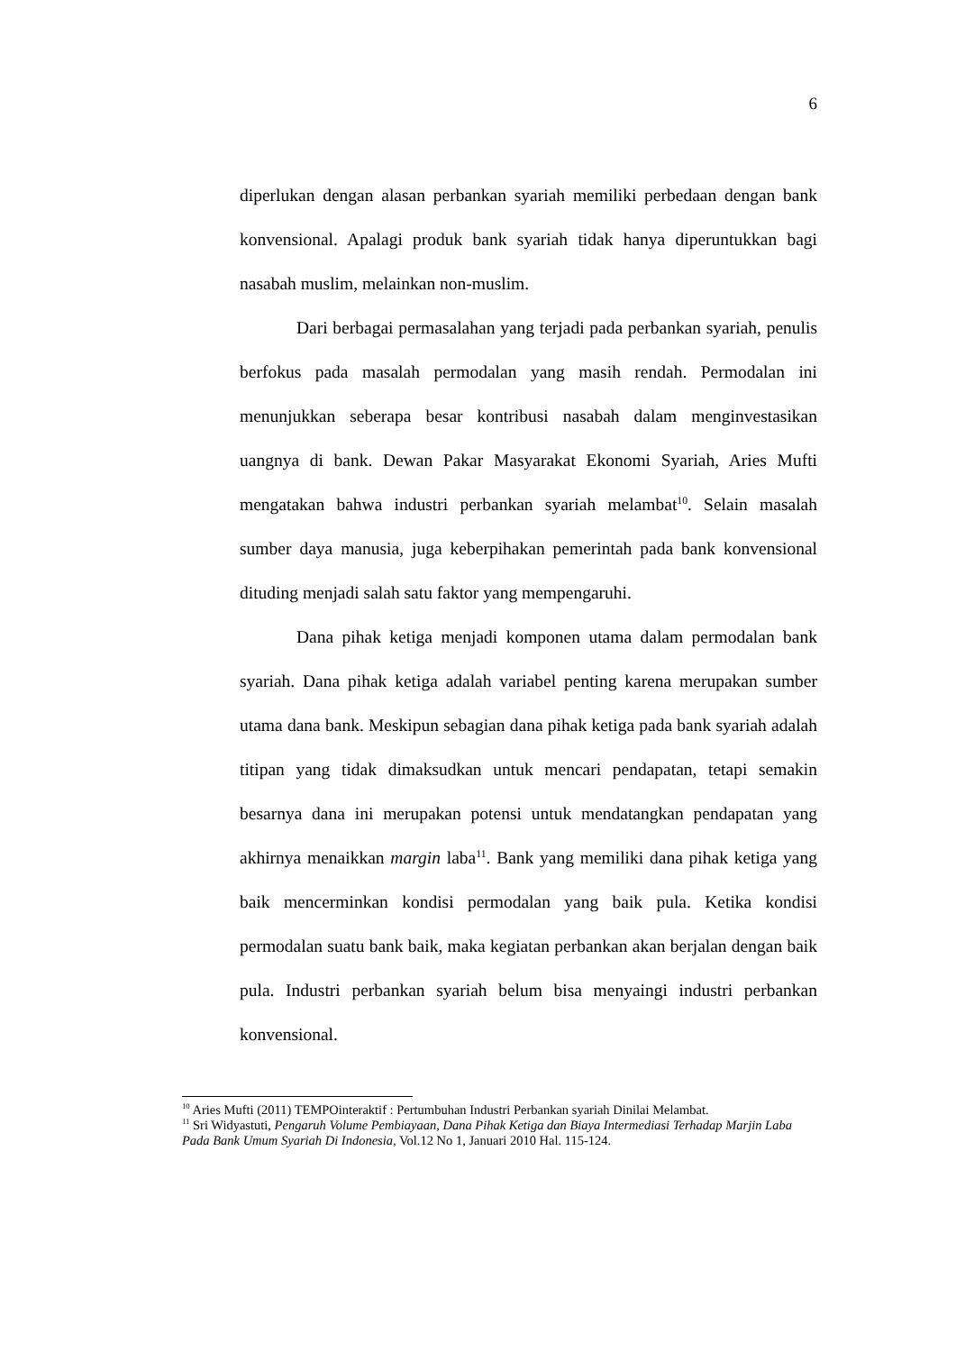6
diperlukan dengan alasan perbankan syariah memiliki perbedaan dengan bank konvensional. Apalagi produk bank syariah tidak hanya diperuntukkan bagi nasabah muslim, melainkan non-muslim.
Dari berbagai permasalahan yang terjadi pada perbankan syariah, penulis berfokus pada masalah permodalan yang masih rendah. Permodalan ini menunjukkan seberapa besar kontribusi nasabah dalam menginvestasikan uangnya di bank. Dewan Pakar Masyarakat Ekonomi Syariah, Aries Mufti mengatakan bahwa industri perbankan syariah melambat<sup>10</sup>. Selain masalah sumber daya manusia, juga keberpihakan pemerintah pada bank konvensional dituding menjadi salah satu faktor yang mempengaruhi.
Dana pihak ketiga menjadi komponen utama dalam permodalan bank syariah. Dana pihak ketiga adalah variabel penting karena merupakan sumber utama dana bank. Meskipun sebagian dana pihak ketiga pada bank syariah adalah titipan yang tidak dimaksudkan untuk mencari pendapatan, tetapi semakin besarnya dana ini merupakan potensi untuk mendatangkan pendapatan yang akhirnya menaikkan margin laba<sup>11</sup>. Bank yang memiliki dana pihak ketiga yang baik mencerminkan kondisi permodalan yang baik pula. Ketika kondisi permodalan suatu bank baik, maka kegiatan perbankan akan berjalan dengan baik pula. Industri perbankan syariah belum bisa menyaingi industri perbankan konvensional.
<sup>10</sup> Aries Mufti (2011) TEMPOinteraktif : Pertumbuhan Industri Perbankan syariah Dinilai Melambat.
<sup>11</sup> Sri Widyastuti, Pengaruh Volume Pembiayaan, Dana Pihak Ketiga dan Biaya Intermediasi Terhadap Marjin Laba Pada Bank Umum Syariah Di Indonesia, Vol.12 No 1, Januari 2010 Hal. 115-124.